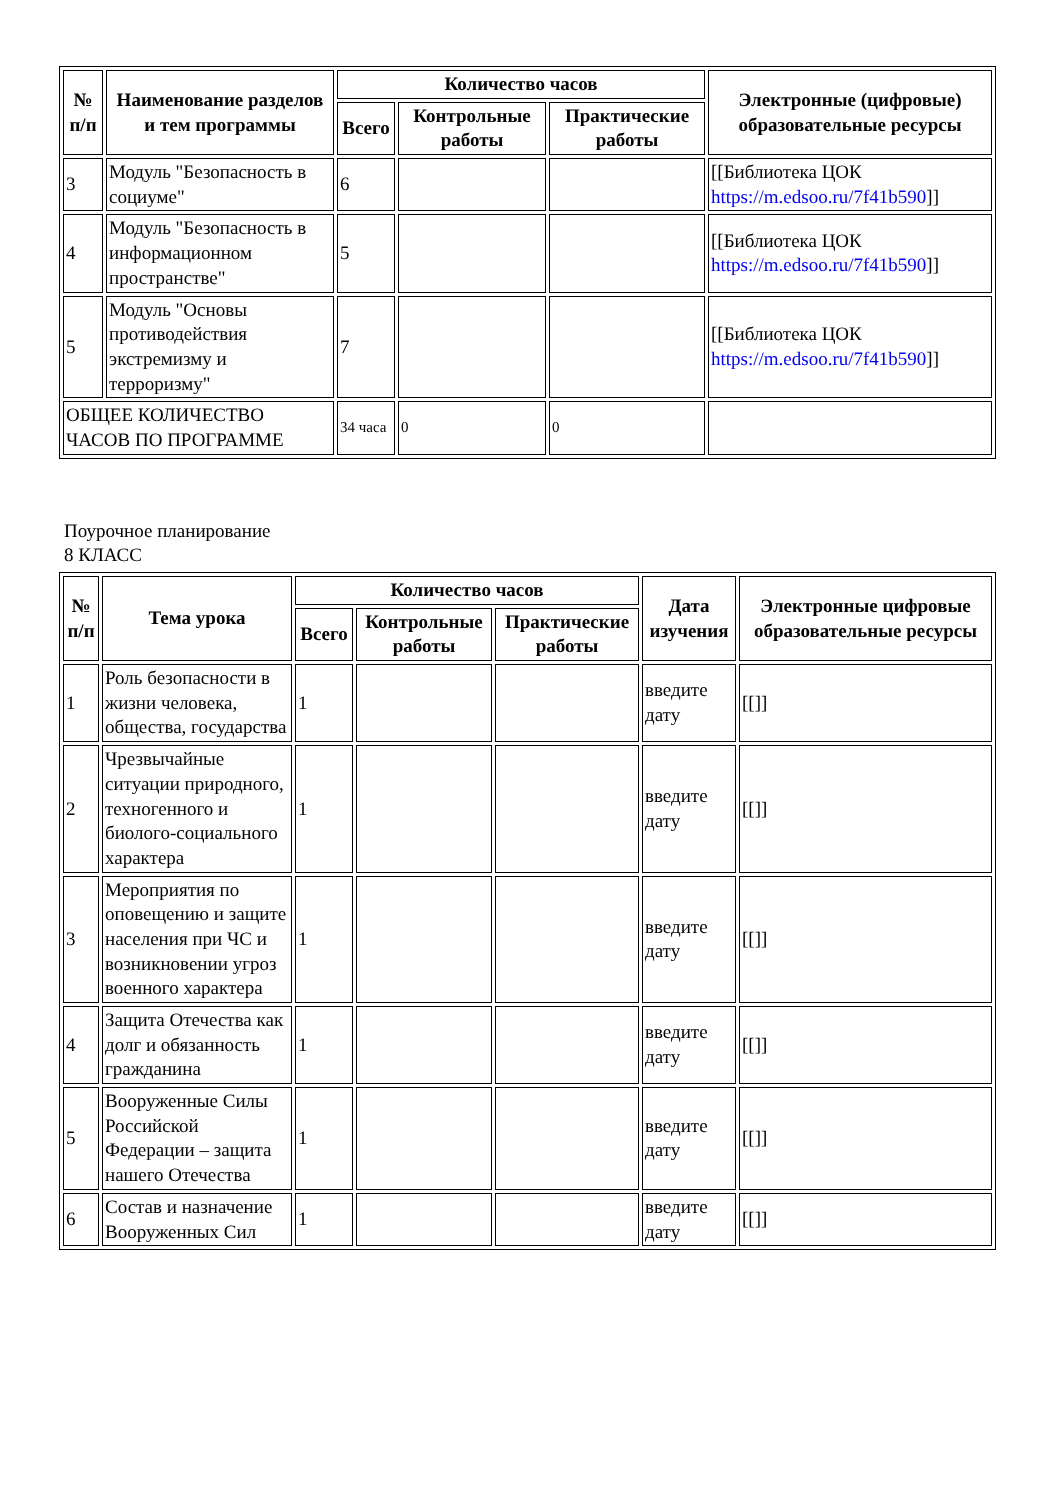| № п/п | Наименование разделов и тем программы | Количество часов | | | Электронные (цифровые) образовательные ресурсы |
| --- | --- | --- | --- | --- | --- |
| | | Всего | Контрольные работы | Практические работы | |
| 3 | Модуль "Безопасность в социуме" | 6 | | | [[Библиотека ЦОК https://m.edsoo.ru/7f41b590 ]] |
| 4 | Модуль "Безопасность в информационном пространстве" | 5 | | | [[Библиотека ЦОК https://m.edsoo.ru/7f41b590 ]] |
| 5 | Модуль "Основы противодействия экстремизму и терроризму" | 7 | | | [[Библиотека ЦОК https://m.edsoo.ru/7f41b590 ]] |
| ОБЩЕЕ КОЛИЧЕСТВО ЧАСОВ ПО ПРОГРАММЕ | | 34 часа | 0 | 0 | |
Поурочное планирование
8 КЛАСС
| № п/п | Тема урока | Количество часов | | | Дата изучения | Электронные цифровые образовательные ресурсы |
| --- | --- | --- | --- | --- | --- | --- |
| | | Всего | Контрольные работы | Практические работы | | |
| 1 | Роль безопасности в жизни человека, общества, государства | 1 | | | введите дату | [[]] |
| 2 | Чрезвычайные ситуации природного, техногенного и биолого-социального характера | 1 | | | введите дату | [[]] |
| 3 | Мероприятия по оповещению и защите населения при ЧС и возникновении угроз военного характера | 1 | | | введите дату | [[]] |
| 4 | Защита Отечества как долг и обязанность гражданина | 1 | | | введите дату | [[]] |
| 5 | Вооруженные Силы Российской Федерации – защита нашего Отечества | 1 | | | введите дату | [[]] |
| 6 | Состав и назначение Вооруженных Сил | 1 | | | введите дату | [[]] |